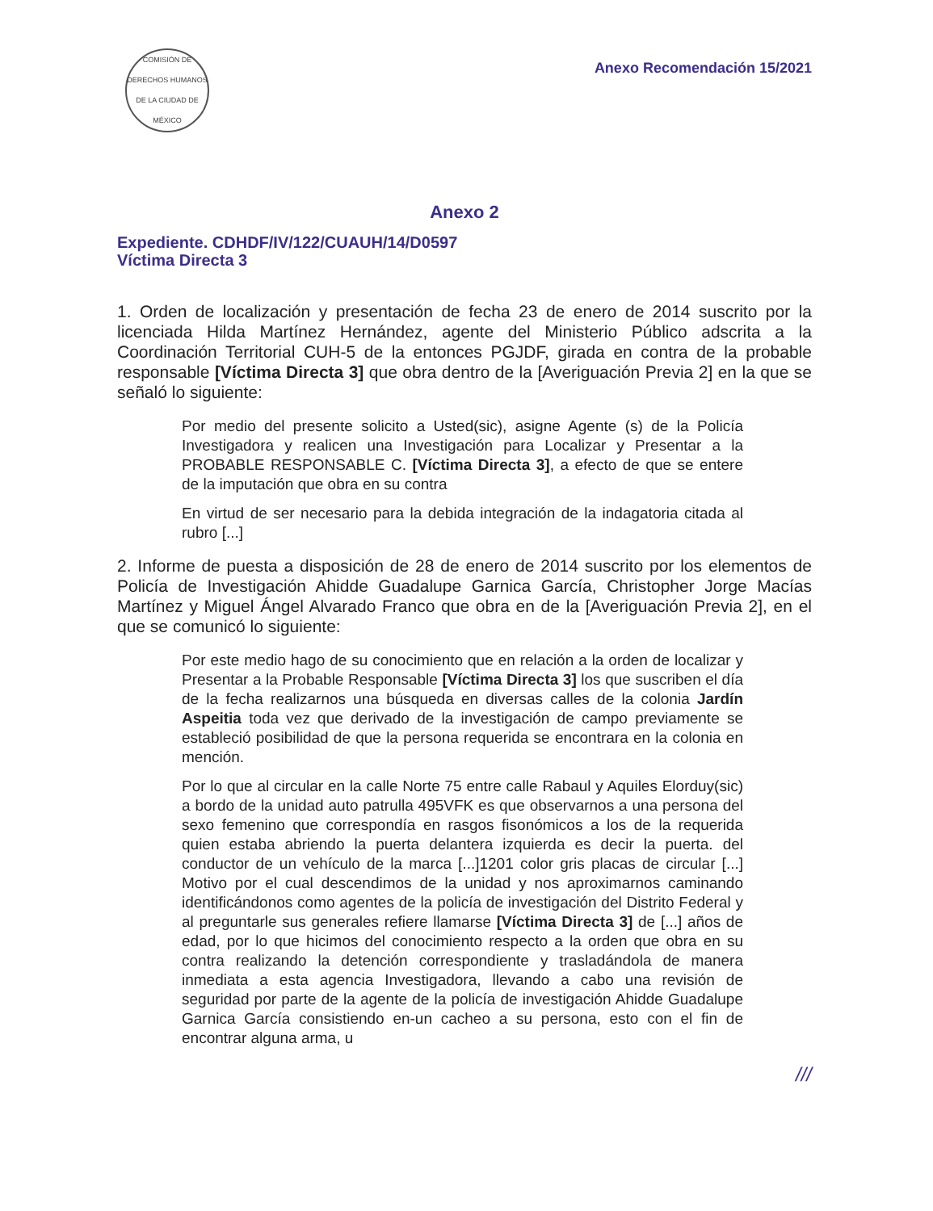COMISIÓN DE DERECHOS HUMANOS DE LA CIUDAD DE MÉXICO
Anexo Recomendación 15/2021
Anexo 2
Expediente. CDHDF/IV/122/CUAUH/14/D0597
Víctima Directa 3
1. Orden de localización y presentación de fecha 23 de enero de 2014 suscrito por la licenciada Hilda Martínez Hernández, agente del Ministerio Público adscrita a la Coordinación Territorial CUH-5 de la entonces PGJDF, girada en contra de la probable responsable [Víctima Directa 3] que obra dentro de la [Averiguación Previa 2] en la que se señaló lo siguiente:
Por medio del presente solicito a Usted(sic), asigne Agente (s) de la Policía Investigadora y realicen una Investigación para Localizar y Presentar a la PROBABLE RESPONSABLE C. [Víctima Directa 3], a efecto de que se entere de la imputación que obra en su contra
En virtud de ser necesario para la debida integración de la indagatoria citada al rubro [...]
2. Informe de puesta a disposición de 28 de enero de 2014 suscrito por los elementos de Policía de Investigación Ahidde Guadalupe Garnica García, Christopher Jorge Macías Martínez y Miguel Ángel Alvarado Franco que obra en de la [Averiguación Previa 2], en el que se comunicó lo siguiente:
Por este medio hago de su conocimiento que en relación a la orden de localizar y Presentar a la Probable Responsable [Víctima Directa 3] los que suscriben el día de la fecha realizarnos una búsqueda en diversas calles de la colonia Jardín Aspeitia toda vez que derivado de la investigación de campo previamente se estableció posibilidad de que la persona requerida se encontrara en la colonia en mención.
Por lo que al circular en la calle Norte 75 entre calle Rabaul y Aquiles Elorduy(sic) a bordo de la unidad auto patrulla 495VFK es que observarnos a una persona del sexo femenino que correspondía en rasgos fisonómicos a los de la requerida quien estaba abriendo la puerta delantera izquierda es decir la puerta. del conductor de un vehículo de la marca [...]1201 color gris placas de circular [...] Motivo por el cual descendimos de la unidad y nos aproximarnos caminando identificándonos como agentes de la policía de investigación del Distrito Federal y al preguntarle sus generales refiere llamarse [Víctima Directa 3] de [...] años de edad, por lo que hicimos del conocimiento respecto a la orden que obra en su contra realizando la detención correspondiente y trasladándola de manera inmediata a esta agencia Investigadora, llevando a cabo una revisión de seguridad por parte de la agente de la policía de investigación Ahidde Guadalupe Garnica García consistiendo en-un cacheo a su persona, esto con el fin de encontrar alguna arma, u
///